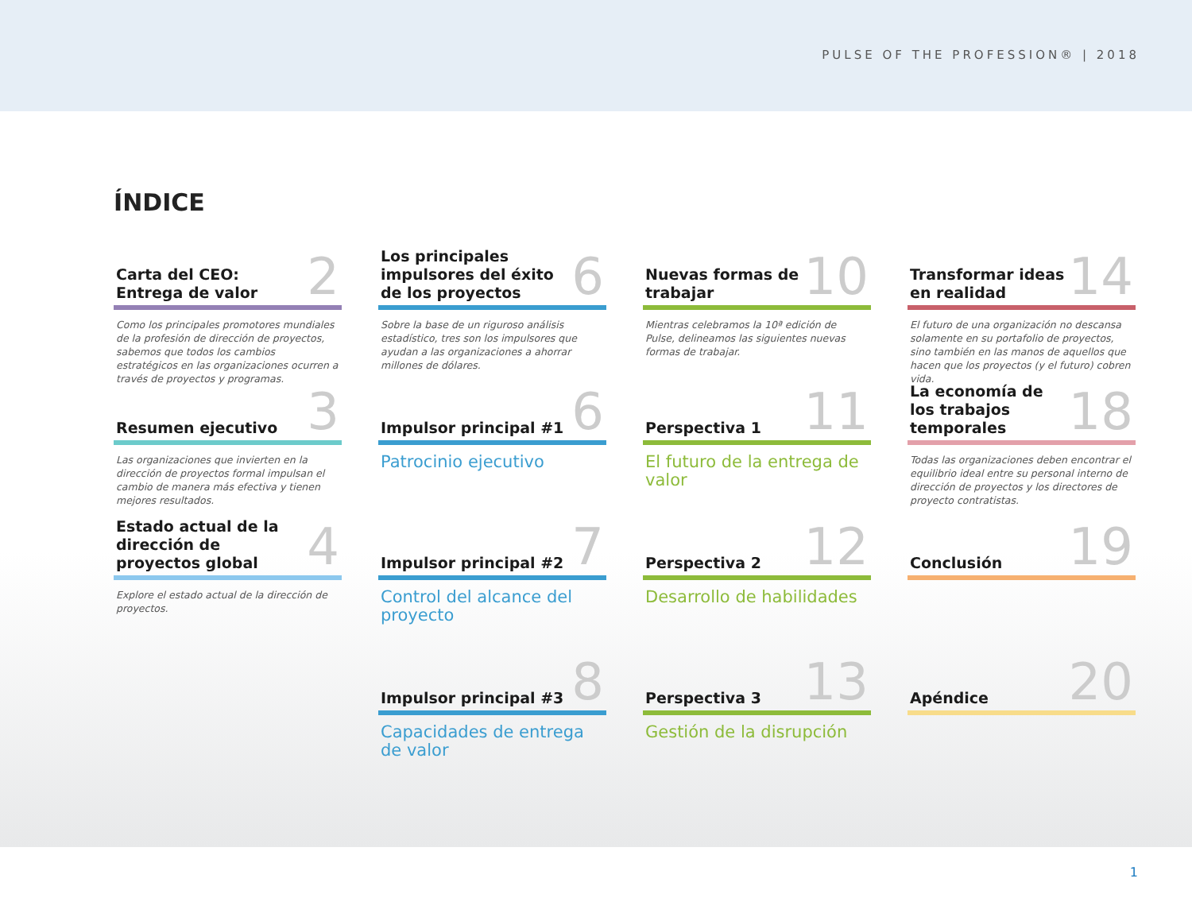PULSE OF THE PROFESSION® | 2018
ÍNDICE
Carta del CEO:
Entrega de valor 2
Como los principales promotores mundiales de la profesión de dirección de proyectos, sabemos que todos los cambios estratégicos en las organizaciones ocurren a través de proyectos y programas.
Los principales impulsores del éxito de los proyectos 6
Sobre la base de un riguroso análisis estadístico, tres son los impulsores que ayudan a las organizaciones a ahorrar millones de dólares.
Nuevas formas de trabajar 10
Mientras celebramos la 10ª edición de Pulse, delineamos las siguientes nuevas formas de trabajar.
Transformar ideas en realidad 14
El futuro de una organización no descansa solamente en su portafolio de proyectos, sino también en las manos de aquellos que hacen que los proyectos (y el futuro) cobren vida.
Resumen ejecutivo 3
Las organizaciones que invierten en la dirección de proyectos formal impulsan el cambio de manera más efectiva y tienen mejores resultados.
Impulsor principal #1 6
Patrocinio ejecutivo
Perspectiva 1 11
El futuro de la entrega de valor
La economía de los trabajos temporales 18
Todas las organizaciones deben encontrar el equilibrio ideal entre su personal interno de dirección de proyectos y los directores de proyecto contratistas.
Estado actual de la dirección de proyectos global 4
Explore el estado actual de la dirección de proyectos.
Impulsor principal #2 7
Control del alcance del proyecto
Perspectiva 2 12
Desarrollo de habilidades
Conclusión 19
Impulsor principal #3 8
Capacidades de entrega de valor
Perspectiva 3 13
Gestión de la disrupción
Apéndice 20
1